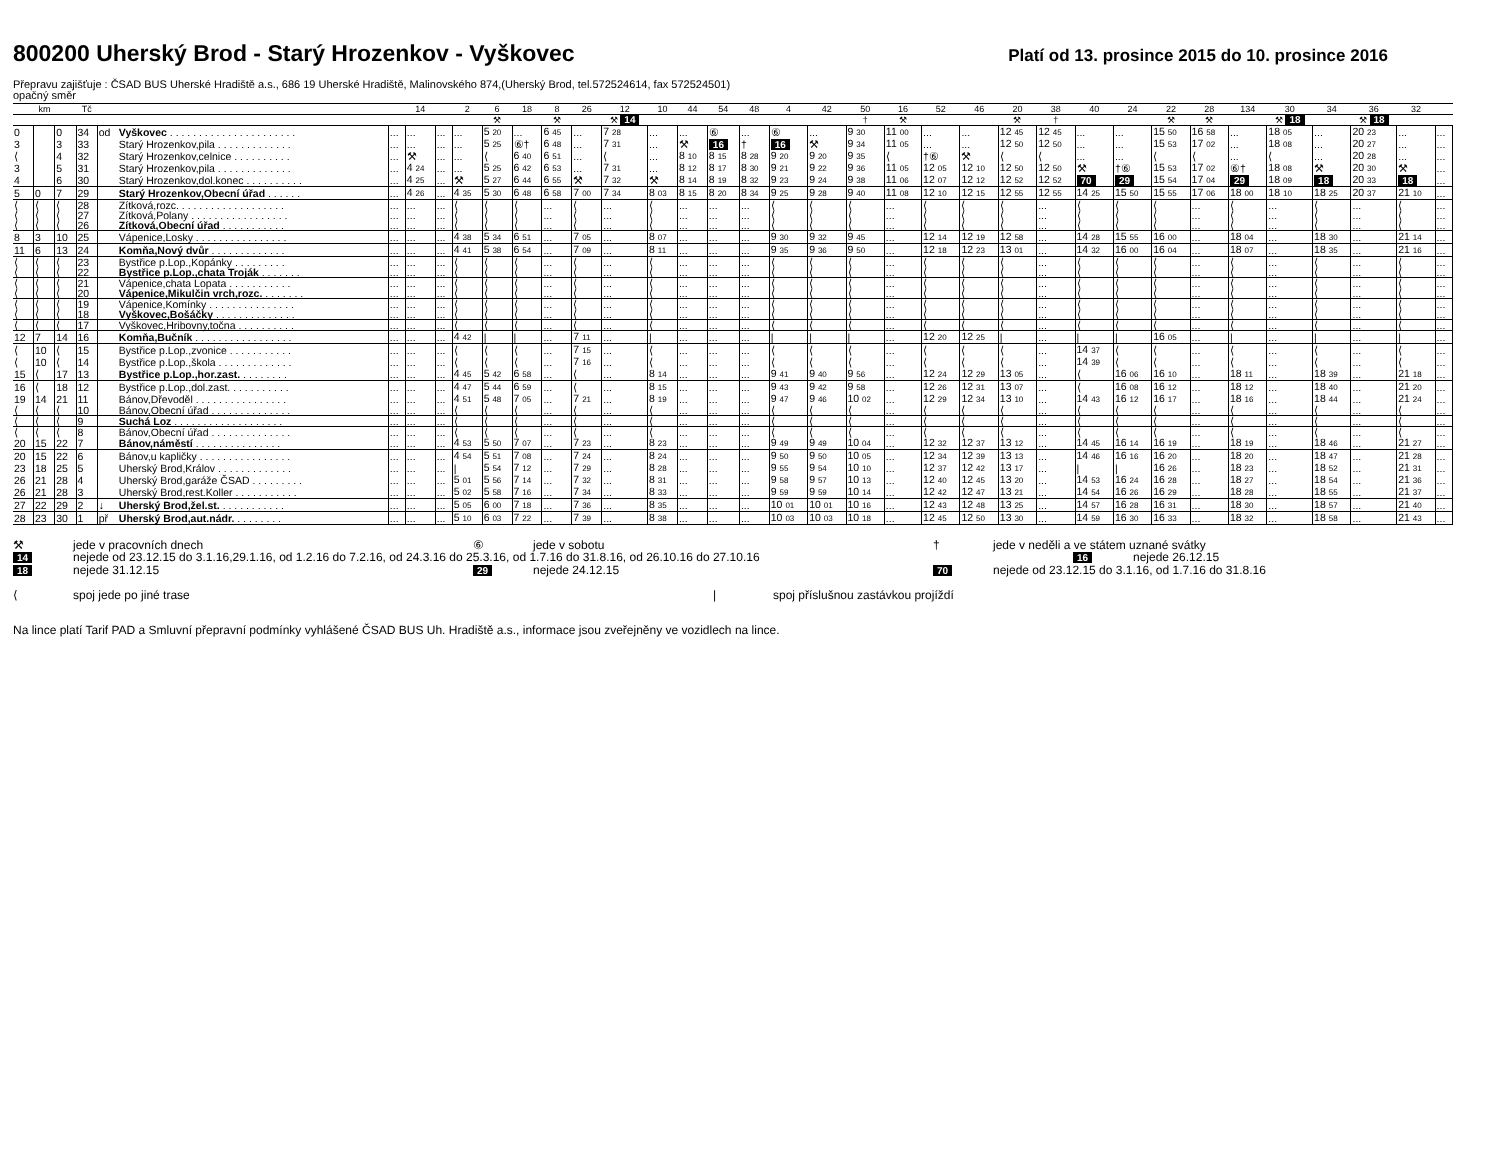800200 Uherský Brod - Starý Hrozenkov - Vyškovec
Platí od 13. prosince 2015 do 10. prosince 2016
Přepravu zajišťuje : ČSAD BUS Uherské Hradiště a.s., 686 19 Uherské Hradiště, Malinovského 874,(Uherský Brod, tel.572524614, fax 572524501)
opačný směr
| km | | | Tč | | | | 14 | | 2 | 6 | 18 | 8 | 26 | 12 | 10 | 44 | 54 | 48 | 4 | 42 | 50 | 16 | 52 | 46 | 20 | 38 | 40 | 24 | 22 | 28 | 134 | 30 | 34 | 36 | 32 | |
| --- | --- | --- | --- | --- | --- | --- | --- | --- | --- | --- | --- | --- | --- | --- | --- | --- | --- | --- | --- | --- | --- | --- | --- | --- | --- | --- | --- | --- | --- | --- | --- | --- | --- | --- | --- | --- |
| | | | | | | | | | | ⚒ | | ⚒ | | ⚒ 14 | | | | | | | † | ⚒ | | | ⚒ | † | | | ⚒ | ⚒ | | ⚒ 18 | | ⚒ 18 | | |
| 0 | | 0 | 34 | od | Vyškovec . . . . . . . . . . . . . . . . . . . . . . | ... | ... | ... | ... | 5 <sub>20</sub> | ... | 6 <sub>45</sub> | ... | 7 <sub>28</sub> | ... | ... | ⑥ | ... | ⑥ | ... | 9 <sub>30</sub> | 11 <sub>00</sub> | ... | ... | 12 <sub>45</sub> | 12 <sub>45</sub> | ... | ... | 15 <sub>50</sub> | 16 <sub>58</sub> | ... | 18 <sub>05</sub> | ... | 20 <sub>23</sub> | ... | ... |
| 3 | | 3 | 33 | | Starý Hrozenkov,pila . . . . . . . . . . . . . | ... | ... | ... | ... | 5 <sub>25</sub> | ⑥† | 6 <sub>48</sub> | ... | 7 <sub>31</sub> | ... | ⚒ | 16 | † | 16 | ⚒ | 9 <sub>34</sub> | 11 <sub>05</sub> | ... | ... | 12 <sub>50</sub> | 12 <sub>50</sub> | ... | ... | 15 <sub>53</sub> | 17 <sub>02</sub> | ... | 18 <sub>08</sub> | ... | 20 <sub>27</sub> | ... | ... |
| ⟨ | | 4 | 32 | | Starý Hrozenkov,celnice . . . . . . . . . . | ... | ⚒ | ... | ... | ⟨ | 6 <sub>40</sub> | 6 <sub>51</sub> | ... | ⟨ | ... | 8 <sub>10</sub> | 8 <sub>15</sub> | 8 <sub>28</sub> | 9 <sub>20</sub> | 9 <sub>20</sub> | 9 <sub>35</sub> | ⟨ | †⑥ | ⚒ | ⟨ | ⟨ | ... | ... | ⟨ | ⟨ | ... | ⟨ | ... | 20 <sub>28</sub> | ... | ... |
| 3 | | 5 | 31 | | Starý Hrozenkov,pila . . . . . . . . . . . . . | ... | 4 <sub>24</sub> | ... | ... | 5 <sub>25</sub> | 6 <sub>42</sub> | 6 <sub>53</sub> | ... | 7 <sub>31</sub> | ... | 8 <sub>12</sub> | 8 <sub>17</sub> | 8 <sub>30</sub> | 9 <sub>21</sub> | 9 <sub>22</sub> | 9 <sub>36</sub> | 11 <sub>05</sub> | 12 <sub>05</sub> | 12 <sub>10</sub> | 12 <sub>50</sub> | 12 <sub>50</sub> | ⚒ | †⑥ | 15 <sub>53</sub> | 17 <sub>02</sub> | ⑥† | 18 <sub>08</sub> | ⚒ | 20 <sub>30</sub> | ⚒ | ... |
| 4 | | 6 | 30 | | Starý Hrozenkov,dol.konec . . . . . . . . . . | ... | 4 <sub>25</sub> | ... | ⚒ | 5 <sub>27</sub> | 6 <sub>44</sub> | 6 <sub>55</sub> | ⚒ | 7 <sub>32</sub> | ⚒ | 8 <sub>14</sub> | 8 <sub>19</sub> | 8 <sub>32</sub> | 9 <sub>23</sub> | 9 <sub>24</sub> | 9 <sub>38</sub> | 11 <sub>06</sub> | 12 <sub>07</sub> | 12 <sub>12</sub> | 12 <sub>52</sub> | 12 <sub>52</sub> | 70 | 29 | 15 <sub>54</sub> | 17 <sub>04</sub> | 29 | 18 <sub>09</sub> | 18 | 20 <sub>33</sub> | 18 | ... |
| 5 | 0 | 7 | 29 | | Starý Hrozenkov,Obecní úřad . . . . . . | ... | 4 <sub>26</sub> | ... | 4 <sub>35</sub> | 5 <sub>30</sub> | 6 <sub>48</sub> | 6 <sub>58</sub> | 7 <sub>00</sub> | 7 <sub>34</sub> | 8 <sub>03</sub> | 8 <sub>15</sub> | 8 <sub>20</sub> | 8 <sub>34</sub> | 9 <sub>25</sub> | 9 <sub>28</sub> | 9 <sub>40</sub> | 11 <sub>08</sub> | 12 <sub>10</sub> | 12 <sub>15</sub> | 12 <sub>55</sub> | 12 <sub>55</sub> | 14 <sub>25</sub> | 15 <sub>50</sub> | 15 <sub>55</sub> | 17 <sub>06</sub> | 18 <sub>00</sub> | 18 <sub>10</sub> | 18 <sub>25</sub> | 20 <sub>37</sub> | 21 <sub>10</sub> | ... |
| ⟨ | ⟨ | ⟨ | 28 | | Zítková,rozc. . . . . . . . . . . . . . . . . . . | ... | ... | ... | ⟨ | ⟨ | ⟨ | ... | ⟨ | ... | ⟨ | ... | ... | ... | ⟨ | ⟨ | ⟨ | ... | ⟨ | ⟨ | ⟨ | ... | ⟨ | ⟨ | ⟨ | ... | ⟨ | ... | ⟨ | ... | ⟨ | ... |
| ⟨ | ⟨ | ⟨ | 27 | | Zítková,Polany . . . . . . . . . . . . . . . . . | ... | ... | ... | ⟨ | ⟨ | ⟨ | ... | ⟨ | ... | ⟨ | ... | ... | ... | ⟨ | ⟨ | ⟨ | ... | ⟨ | ⟨ | ⟨ | ... | ⟨ | ⟨ | ⟨ | ... | ⟨ | ... | ⟨ | ... | ⟨ | ... |
| ⟨ | ⟨ | ⟨ | 26 | | Zítková,Obecní úřad . . . . . . . . . . . | ... | ... | ... | ⟨ | ⟨ | ⟨ | ... | ⟨ | ... | ⟨ | ... | ... | ... | ⟨ | ⟨ | ⟨ | ... | ⟨ | ⟨ | ⟨ | ... | ⟨ | ⟨ | ⟨ | ... | ⟨ | ... | ⟨ | ... | ⟨ | ... |
| 8 | 3 | 10 | 25 | | Vápenice,Losky . . . . . . . . . . . . . . . . | ... | ... | ... | 4 <sub>38</sub> | 5 <sub>34</sub> | 6 <sub>51</sub> | ... | 7 <sub>05</sub> | ... | 8 <sub>07</sub> | ... | ... | ... | 9 <sub>30</sub> | 9 <sub>32</sub> | 9 <sub>45</sub> | ... | 12 <sub>14</sub> | 12 <sub>19</sub> | 12 <sub>58</sub> | ... | 14 <sub>28</sub> | 15 <sub>55</sub> | 16 <sub>00</sub> | ... | 18 <sub>04</sub> | ... | 18 <sub>30</sub> | ... | 21 <sub>14</sub> | ... |
| 11 | 6 | 13 | 24 | | Komňa,Nový dvůr . . . . . . . . . . . . . | ... | ... | ... | 4 <sub>41</sub> | 5 <sub>38</sub> | 6 <sub>54</sub> | ... | 7 <sub>09</sub> | ... | 8 <sub>11</sub> | ... | ... | ... | 9 <sub>35</sub> | 9 <sub>36</sub> | 9 <sub>50</sub> | ... | 12 <sub>18</sub> | 12 <sub>23</sub> | 13 <sub>01</sub> | ... | 14 <sub>32</sub> | 16 <sub>00</sub> | 16 <sub>04</sub> | ... | 18 <sub>07</sub> | ... | 18 <sub>35</sub> | ... | 21 <sub>16</sub> | ... |
| ⟨ | ⟨ | ⟨ | 23 | | Bystřice p.Lop.,Kopánky . . . . . . . . . | ... | ... | ... | ⟨ | ⟨ | ⟨ | ... | ⟨ | ... | ⟨ | ... | ... | ... | ⟨ | ⟨ | ⟨ | ... | ⟨ | ⟨ | ⟨ | ... | ⟨ | ⟨ | ⟨ | ... | ⟨ | ... | ⟨ | ... | ⟨ | ... |
| ⟨ | ⟨ | ⟨ | 22 | | Bystřice p.Lop.,chata Troják . . . . . . . | ... | ... | ... | ⟨ | ⟨ | ⟨ | ... | ⟨ | ... | ⟨ | ... | ... | ... | ⟨ | ⟨ | ⟨ | ... | ⟨ | ⟨ | ⟨ | ... | ⟨ | ⟨ | ⟨ | ... | ⟨ | ... | ⟨ | ... | ⟨ | ... |
| ⟨ | ⟨ | ⟨ | 21 | | Vápenice,chata Lopata . . . . . . . . . . . | ... | ... | ... | ⟨ | ⟨ | ⟨ | ... | ⟨ | ... | ⟨ | ... | ... | ... | ⟨ | ⟨ | ⟨ | ... | ⟨ | ⟨ | ⟨ | ... | ⟨ | ⟨ | ⟨ | ... | ⟨ | ... | ⟨ | ... | ⟨ | ... |
| ⟨ | ⟨ | ⟨ | 20 | | Vápenice,Mikulčin vrch,rozc. . . . . . . . | ... | ... | ... | ⟨ | ⟨ | ⟨ | ... | ⟨ | ... | ⟨ | ... | ... | ... | ⟨ | ⟨ | ⟨ | ... | ⟨ | ⟨ | ⟨ | ... | ⟨ | ⟨ | ⟨ | ... | ⟨ | ... | ⟨ | ... | ⟨ | ... |
| ⟨ | ⟨ | ⟨ | 19 | | Vápenice,Komínky . . . . . . . . . . . . . . . | ... | ... | ... | ⟨ | ⟨ | ⟨ | ... | ⟨ | ... | ⟨ | ... | ... | ... | ⟨ | ⟨ | ⟨ | ... | ⟨ | ⟨ | ⟨ | ... | ⟨ | ⟨ | ⟨ | ... | ⟨ | ... | ⟨ | ... | ⟨ | ... |
| ⟨ | ⟨ | ⟨ | 18 | | Vyškovec,Bošáčky . . . . . . . . . . . . . . | ... | ... | ... | ⟨ | ⟨ | ⟨ | ... | ⟨ | ... | ⟨ | ... | ... | ... | ⟨ | ⟨ | ⟨ | ... | ⟨ | ⟨ | ⟨ | ... | ⟨ | ⟨ | ⟨ | ... | ⟨ | ... | ⟨ | ... | ⟨ | ... |
| ⟨ | ⟨ | ⟨ | 17 | | Vyškovec,Hribovny,točna . . . . . . . . . . | ... | ... | ... | ⟨ | ⟨ | ⟨ | ... | ⟨ | ... | ⟨ | ... | ... | ... | ⟨ | ⟨ | ⟨ | ... | ⟨ | ⟨ | ⟨ | ... | ⟨ | ⟨ | ⟨ | ... | ⟨ | ... | ⟨ | ... | ⟨ | ... |
| 12 | 7 | 14 | 16 | | Komňa,Bučník . . . . . . . . . . . . . . . . . | ... | ... | ... | 4 <sub>42</sub> | / | / | ... | 7 <sub>11</sub> | ... | / | ... | ... | ... | / | / | / | ... | 12 <sub>20</sub> | 12 <sub>25</sub> | / | ... | / | / | 16 <sub>05</sub> | ... | / | ... | / | ... | / | ... |
| ⟨ | 10 | ⟨ | 15 | | Bystřice p.Lop.,zvonice . . . . . . . . . . . | ... | ... | ... | ⟨ | ⟨ | ⟨ | ... | 7 <sub>15</sub> | ... | ⟨ | ... | ... | ... | ⟨ | ⟨ | ⟨ | ... | ⟨ | ⟨ | ⟨ | ... | 14 <sub>37</sub> | ⟨ | ⟨ | ... | ⟨ | ... | ⟨ | ... | ⟨ | ... |
| ⟨ | 10 | ⟨ | 14 | | Bystřice p.Lop.,škola . . . . . . . . . . . . . | ... | ... | ... | ⟨ | ⟨ | ⟨ | ... | 7 <sub>16</sub> | ... | ⟨ | ... | ... | ... | ⟨ | ⟨ | ⟨ | ... | ⟨ | ⟨ | ⟨ | ... | 14 <sub>39</sub> | ⟨ | ⟨ | ... | ⟨ | ... | ⟨ | ... | ⟨ | ... |
| 15 | ⟨ | 17 | 13 | | Bystřice p.Lop.,hor.zast. . . . . . . . . | ... | ... | ... | 4 <sub>45</sub> | 5 <sub>42</sub> | 6 <sub>58</sub> | ... | ⟨ | ... | 8 <sub>14</sub> | ... | ... | ... | 9 <sub>41</sub> | 9 <sub>40</sub> | 9 <sub>56</sub> | ... | 12 <sub>24</sub> | 12 <sub>29</sub> | 13 <sub>05</sub> | ... | ⟨ | 16 <sub>06</sub> | 16 <sub>10</sub> | ... | 18 <sub>11</sub> | ... | 18 <sub>39</sub> | ... | 21 <sub>18</sub> | ... |
| 16 | ⟨ | 18 | 12 | | Bystřice p.Lop.,dol.zast. . . . . . . . . . . | ... | ... | ... | 4 <sub>47</sub> | 5 <sub>44</sub> | 6 <sub>59</sub> | ... | ⟨ | ... | 8 <sub>15</sub> | ... | ... | ... | 9 <sub>43</sub> | 9 <sub>42</sub> | 9 <sub>58</sub> | ... | 12 <sub>26</sub> | 12 <sub>31</sub> | 13 <sub>07</sub> | ... | ⟨ | 16 <sub>08</sub> | 16 <sub>12</sub> | ... | 18 <sub>12</sub> | ... | 18 <sub>40</sub> | ... | 21 <sub>20</sub> | ... |
| 19 | 14 | 21 | 11 | | Bánov,Dřevoděl . . . . . . . . . . . . . . . . | ... | ... | ... | 4 <sub>51</sub> | 5 <sub>48</sub> | 7 <sub>05</sub> | ... | 7 <sub>21</sub> | ... | 8 <sub>19</sub> | ... | ... | ... | 9 <sub>47</sub> | 9 <sub>46</sub> | 10 <sub>02</sub> | ... | 12 <sub>29</sub> | 12 <sub>34</sub> | 13 <sub>10</sub> | ... | 14 <sub>43</sub> | 16 <sub>12</sub> | 16 <sub>17</sub> | ... | 18 <sub>16</sub> | ... | 18 <sub>44</sub> | ... | 21 <sub>24</sub> | ... |
| ⟨ | ⟨ | ⟨ | 10 | | Bánov,Obecní úřad . . . . . . . . . . . . . . | ... | ... | ... | ⟨ | ⟨ | ⟨ | ... | ⟨ | ... | ⟨ | ... | ... | ... | ⟨ | ⟨ | ⟨ | ... | ⟨ | ⟨ | ⟨ | ... | ⟨ | ⟨ | ⟨ | ... | ⟨ | ... | ⟨ | ... | ⟨ | ... |
| ⟨ | ⟨ | ⟨ | 9 | | Suchá Loz . . . . . . . . . . . . . . . . . . . | ... | ... | ... | ⟨ | ⟨ | ⟨ | ... | ⟨ | ... | ⟨ | ... | ... | ... | ⟨ | ⟨ | ⟨ | ... | ⟨ | ⟨ | ⟨ | ... | ⟨ | ⟨ | ⟨ | ... | ⟨ | ... | ⟨ | ... | ⟨ | ... |
| ⟨ | ⟨ | ⟨ | 8 | | Bánov,Obecní úřad . . . . . . . . . . . . . . | ... | ... | ... | ⟨ | ⟨ | ⟨ | ... | ⟨ | ... | ⟨ | ... | ... | ... | ⟨ | ⟨ | ⟨ | ... | ⟨ | ⟨ | ⟨ | ... | ⟨ | ⟨ | ⟨ | ... | ⟨ | ... | ⟨ | ... | ⟨ | ... |
| 20 | 15 | 22 | 7 | | Bánov,náměstí . . . . . . . . . . . . . . . | ... | ... | ... | 4 <sub>53</sub> | 5 <sub>50</sub> | 7 <sub>07</sub> | ... | 7 <sub>23</sub> | ... | 8 <sub>23</sub> | ... | ... | ... | 9 <sub>49</sub> | 9 <sub>49</sub> | 10 <sub>04</sub> | ... | 12 <sub>32</sub> | 12 <sub>37</sub> | 13 <sub>12</sub> | ... | 14 <sub>45</sub> | 16 <sub>14</sub> | 16 <sub>19</sub> | ... | 18 <sub>19</sub> | ... | 18 <sub>46</sub> | ... | 21 <sub>27</sub> | ... |
| 20 | 15 | 22 | 6 | | Bánov,u kapličky . . . . . . . . . . . . . . . . | ... | ... | ... | 4 <sub>54</sub> | 5 <sub>51</sub> | 7 <sub>08</sub> | ... | 7 <sub>24</sub> | ... | 8 <sub>24</sub> | ... | ... | ... | 9 <sub>50</sub> | 9 <sub>50</sub> | 10 <sub>05</sub> | ... | 12 <sub>34</sub> | 12 <sub>39</sub> | 13 <sub>13</sub> | ... | 14 <sub>46</sub> | 16 <sub>16</sub> | 16 <sub>20</sub> | ... | 18 <sub>20</sub> | ... | 18 <sub>47</sub> | ... | 21 <sub>28</sub> | ... |
| 23 | 18 | 25 | 5 | | Uherský Brod,Králov . . . . . . . . . . . . . | ... | ... | ... | / | 5 <sub>54</sub> | 7 <sub>12</sub> | ... | 7 <sub>29</sub> | ... | 8 <sub>28</sub> | ... | ... | ... | 9 <sub>55</sub> | 9 <sub>54</sub> | 10 <sub>10</sub> | ... | 12 <sub>37</sub> | 12 <sub>42</sub> | 13 <sub>17</sub> | ... | / | / | 16 <sub>26</sub> | ... | 18 <sub>23</sub> | ... | 18 <sub>52</sub> | ... | 21 <sub>31</sub> | ... |
| 26 | 21 | 28 | 4 | | Uherský Brod,garáže ČSAD . . . . . . . . . | ... | ... | ... | 5 <sub>01</sub> | 5 <sub>56</sub> | 7 <sub>14</sub> | ... | 7 <sub>32</sub> | ... | 8 <sub>31</sub> | ... | ... | ... | 9 <sub>58</sub> | 9 <sub>57</sub> | 10 <sub>13</sub> | ... | 12 <sub>40</sub> | 12 <sub>45</sub> | 13 <sub>20</sub> | ... | 14 <sub>53</sub> | 16 <sub>24</sub> | 16 <sub>28</sub> | ... | 18 <sub>27</sub> | ... | 18 <sub>54</sub> | ... | 21 <sub>36</sub> | ... |
| 26 | 21 | 28 | 3 | | Uherský Brod,rest.Koller . . . . . . . . . . . | ... | ... | ... | 5 <sub>02</sub> | 5 <sub>58</sub> | 7 <sub>16</sub> | ... | 7 <sub>34</sub> | ... | 8 <sub>33</sub> | ... | ... | ... | 9 <sub>59</sub> | 9 <sub>59</sub> | 10 <sub>14</sub> | ... | 12 <sub>42</sub> | 12 <sub>47</sub> | 13 <sub>21</sub> | ... | 14 <sub>54</sub> | 16 <sub>26</sub> | 16 <sub>29</sub> | ... | 18 <sub>28</sub> | ... | 18 <sub>55</sub> | ... | 21 <sub>37</sub> | ... |
| 27 | 22 | 29 | 2 | ↓ | Uherský Brod,žel.st. . . . . . . . . . . . | ... | ... | ... | 5 <sub>05</sub> | 6 <sub>00</sub> | 7 <sub>18</sub> | ... | 7 <sub>36</sub> | ... | 8 <sub>35</sub> | ... | ... | ... | 10 <sub>01</sub> | 10 <sub>01</sub> | 10 <sub>16</sub> | ... | 12 <sub>43</sub> | 12 <sub>48</sub> | 13 <sub>25</sub> | ... | 14 <sub>57</sub> | 16 <sub>28</sub> | 16 <sub>31</sub> | ... | 18 <sub>30</sub> | ... | 18 <sub>57</sub> | ... | 21 <sub>40</sub> | ... |
| 28 | 23 | 30 | 1 | př | Uherský Brod,aut.nádr. . . . . . . . . | ... | ... | ... | 5 <sub>10</sub> | 6 <sub>03</sub> | 7 <sub>22</sub> | ... | 7 <sub>39</sub> | ... | 8 <sub>38</sub> | ... | ... | ... | 10 <sub>03</sub> | 10 <sub>03</sub> | 10 <sub>18</sub> | ... | 12 <sub>45</sub> | 12 <sub>50</sub> | 13 <sub>30</sub> | ... | 14 <sub>59</sub> | 16 <sub>30</sub> | 16 <sub>33</sub> | ... | 18 <sub>32</sub> | ... | 18 <sub>58</sub> | ... | 21 <sub>43</sub> | ... |
⚒
jede v pracovních dnech
⑥
jede v sobotu
†
jede v neděli a ve státem uznané svátky
14
nejede od 23.12.15 do 3.1.16,29.1.16, od 1.2.16 do 7.2.16, od 24.3.16 do 25.3.16, od 1.7.16 do 31.8.16, od 26.10.16 do 27.10.16
16
nejede 26.12.15
18
nejede 31.12.15
29
nejede 24.12.15
70
nejede od 23.12.15 do 3.1.16, od 1.7.16 do 31.8.16
⟨
spoj jede po jiné trase
|
spoj příslušnou zastávkou projíždí
Na lince platí Tarif PAD a Smluvní přepravní podmínky vyhlášené ČSAD BUS Uh. Hradiště a.s., informace jsou zveřejněny ve vozidlech na lince.